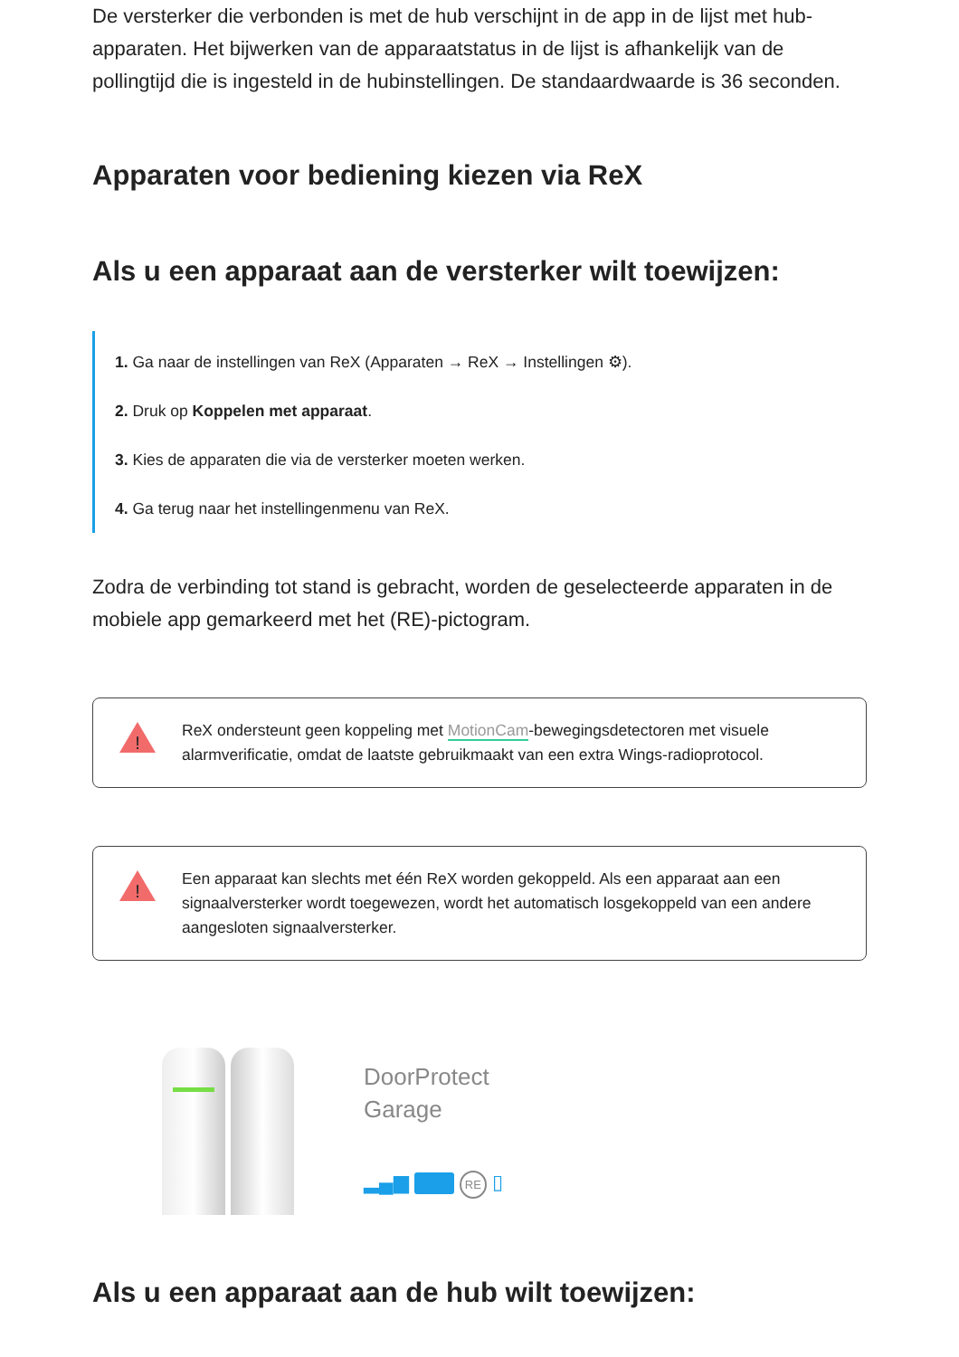De versterker die verbonden is met de hub verschijnt in de app in de lijst met hub-apparaten. Het bijwerken van de apparaatstatus in de lijst is afhankelijk van de pollingtijd die is ingesteld in de hubinstellingen. De standaardwaarde is 36 seconden.
Apparaten voor bediening kiezen via ReX
Als u een apparaat aan de versterker wilt toewijzen:
1. Ga naar de instellingen van ReX (Apparaten → ReX → Instellingen ⚙).
2. Druk op Koppelen met apparaat.
3. Kies de apparaten die via de versterker moeten werken.
4. Ga terug naar het instellingenmenu van ReX.
Zodra de verbinding tot stand is gebracht, worden de geselecteerde apparaten in de mobiele app gemarkeerd met het (RE)-pictogram.
!
ReX ondersteunt geen koppeling met MotionCam-bewegingsdetectoren met visuele alarmverificatie, omdat de laatste gebruikmaakt van een extra Wings-radioprotocol.
!
Een apparaat kan slechts met één ReX worden gekoppeld. Als een apparaat aan een signaalversterker wordt toegewezen, wordt het automatisch losgekoppeld van een andere aangesloten signaalversterker.
DoorProtect
Garage
▂▄▆ RE ▯
Als u een apparaat aan de hub wilt toewijzen: